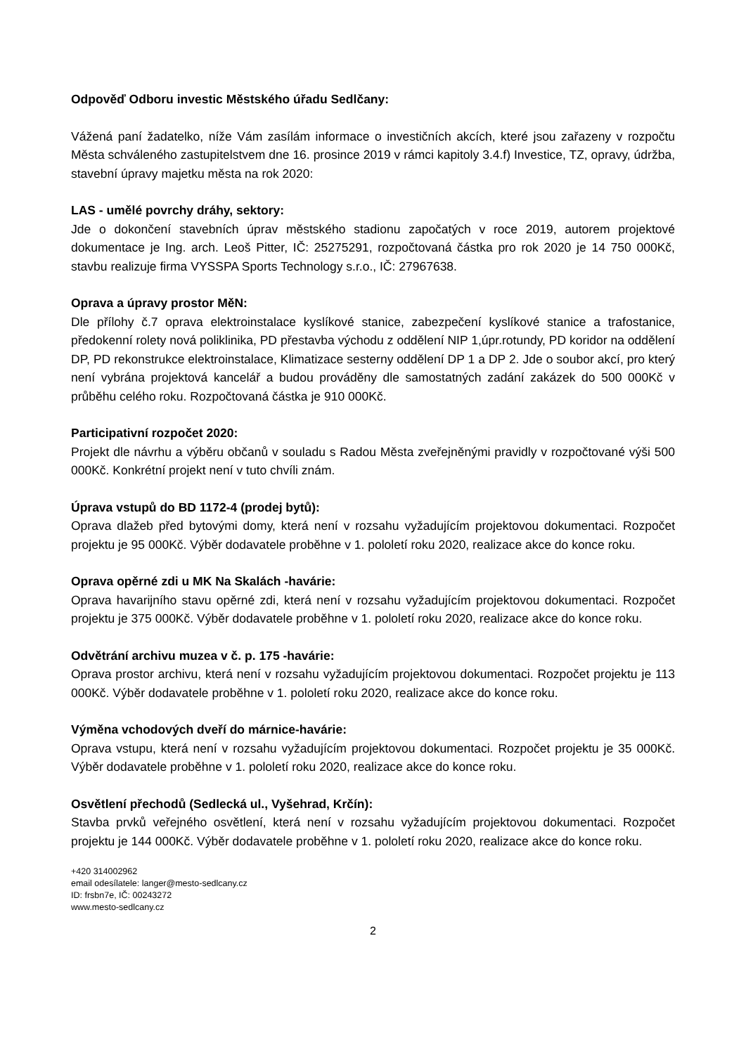Odpověď Odboru investic Městského úřadu Sedlčany:
Vážená paní žadatelko, níže Vám zasílám informace o investičních akcích, které jsou zařazeny v rozpočtu Města schváleného zastupitelstvem dne 16. prosince 2019 v rámci kapitoly 3.4.f) Investice, TZ, opravy, údržba, stavební úpravy majetku města na rok 2020:
LAS - umělé povrchy dráhy, sektory:
Jde o dokončení stavebních úprav městského stadionu započatých v roce 2019, autorem projektové dokumentace je Ing. arch. Leoš Pitter, IČ: 25275291, rozpočtovaná částka pro rok 2020 je 14 750 000Kč, stavbu realizuje firma VYSSPA Sports Technology s.r.o., IČ: 27967638.
Oprava a úpravy prostor MěN:
Dle přílohy č.7 oprava elektroinstalace kyslíkové stanice, zabezpečení kyslíkové stanice a trafostanice, předokenní rolety nová poliklinika, PD přestavba východu z oddělení NIP 1,úpr.rotundy, PD koridor na oddělení DP, PD rekonstrukce elektroinstalace, Klimatizace sesterny oddělení DP 1 a DP 2. Jde o soubor akcí, pro který není vybrána projektová kancelář a budou prováděny dle samostatných zadání zakázek do 500 000Kč v průběhu celého roku. Rozpočtovaná částka je 910 000Kč.
Participativní rozpočet 2020:
Projekt dle návrhu a výběru občanů v souladu s Radou Města zveřejněnými pravidly v rozpočtované výši 500 000Kč. Konkrétní projekt není v tuto chvíli znám.
Úprava vstupů do BD 1172-4 (prodej bytů):
Oprava dlažeb před bytovými domy, která není v rozsahu vyžadujícím projektovou dokumentaci. Rozpočet projektu je 95 000Kč. Výběr dodavatele proběhne v 1. pololetí roku 2020, realizace akce do konce roku.
Oprava opěrné zdi u MK Na Skalách -havárie:
Oprava havarijního stavu opěrné zdi, která není v rozsahu vyžadujícím projektovou dokumentaci. Rozpočet projektu je 375 000Kč. Výběr dodavatele proběhne v 1. pololetí roku 2020, realizace akce do konce roku.
Odvětrání archivu muzea v č. p. 175 -havárie:
Oprava prostor archivu, která není v rozsahu vyžadujícím projektovou dokumentaci. Rozpočet projektu je 113 000Kč. Výběr dodavatele proběhne v 1. pololetí roku 2020, realizace akce do konce roku.
Výměna vchodových dveří do márnice-havárie:
Oprava vstupu, která není v rozsahu vyžadujícím projektovou dokumentaci. Rozpočet projektu je 35 000Kč. Výběr dodavatele proběhne v 1. pololetí roku 2020, realizace akce do konce roku.
Osvětlení přechodů (Sedlecká ul., Vyšehrad, Krčín):
Stavba prvků veřejného osvětlení, která není v rozsahu vyžadujícím projektovou dokumentaci. Rozpočet projektu je 144 000Kč. Výběr dodavatele proběhne v 1. pololetí roku 2020, realizace akce do konce roku.
+420 314002962
email odesílatele: langer@mesto-sedlcany.cz
ID: frsbn7e, IČ: 00243272
www.mesto-sedlcany.cz
2